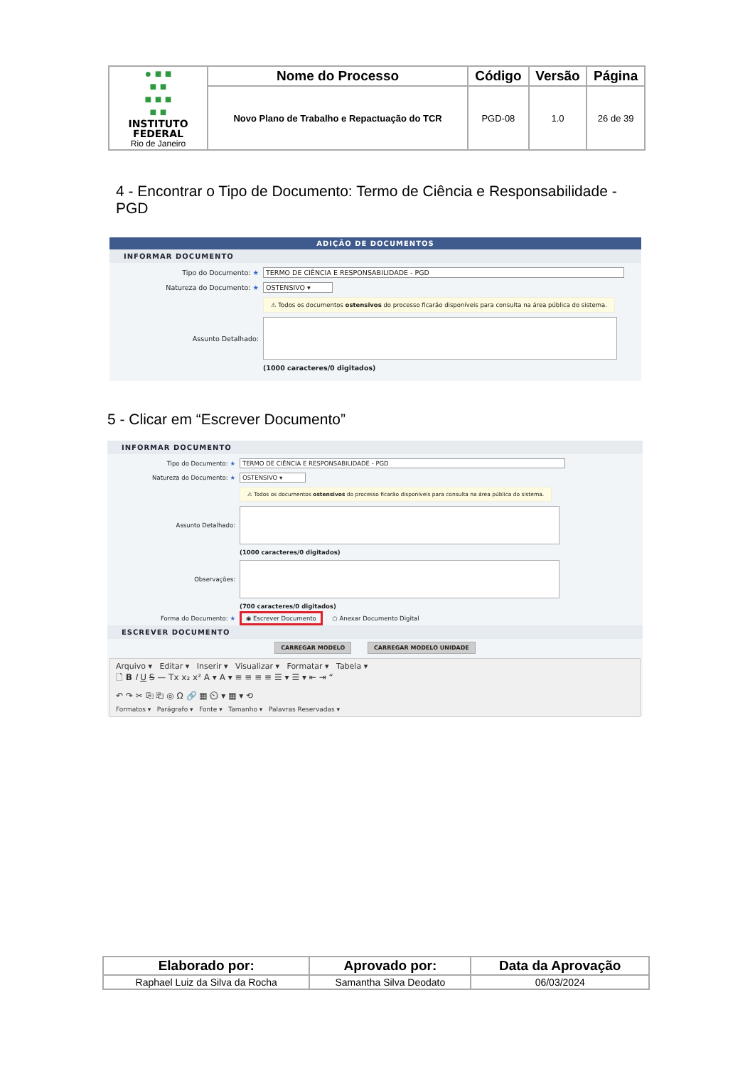| ● ■ ■ ■ ■ ■ ■ ■ ■ ■ INSTITUTO FEDERAL Rio de Janeiro | Nome do Processo | Código | Versão | Página |
| | Novo Plano de Trabalho e Repactuação do TCR | PGD-08 | 1.0 | 26 de 39 |
4 - Encontrar o Tipo de Documento: Termo de Ciência e Responsabilidade - PGD
ADIÇÃO DE DOCUMENTOS
INFORMAR DOCUMENTO
Tipo do Documento: ★ TERMO DE CIÊNCIA E RESPONSABILIDADE - PGD
Natureza do Documento: ★ OSTENSIVO ▾
⚠ Todos os documentos ostensivos do processo ficarão disponíveis para consulta na área pública do sistema.
Assunto Detalhado:
(1000 caracteres/0 digitados)
5 - Clicar em “Escrever Documento”
INFORMAR DOCUMENTO
Tipo do Documento: ★ TERMO DE CIÊNCIA E RESPONSABILIDADE - PGD
Natureza do Documento: ★ OSTENSIVO ▾
⚠ Todos os documentos ostensivos do processo ficarão disponíveis para consulta na área pública do sistema.
Assunto Detalhado:
(1000 caracteres/0 digitados)
Observações:
(700 caracteres/0 digitados)
Forma do Documento: ★ ◉ Escrever Documento ○ Anexar Documento Digital
ESCREVER DOCUMENTO
CARREGAR MODELO CARREGAR MODELO UNIDADE
Arquivo ▾ Editar ▾ Inserir ▾ Visualizar ▾ Formatar ▾ Tabela ▾
🗋 B I U S — Tx x₂ x² A ▾ A ▾ ≡ ≡ ≡ ≡ ☰ ▾ ☰ ▾ ⇤ ⇥ “
↶ ↷ ✂ ⎘ ⎗ ◎ Ω 🔗 ▦ ⏲ ▾ ▦ ▾ ⟲
Formatos ▾ Parágrafo ▾ Fonte ▾ Tamanho ▾ Palavras Reservadas ▾
| Elaborado por: | Aprovado por: | Data da Aprovação |
| --- | --- | --- |
| Raphael Luiz da Silva da Rocha | Samantha Silva Deodato | 06/03/2024 |